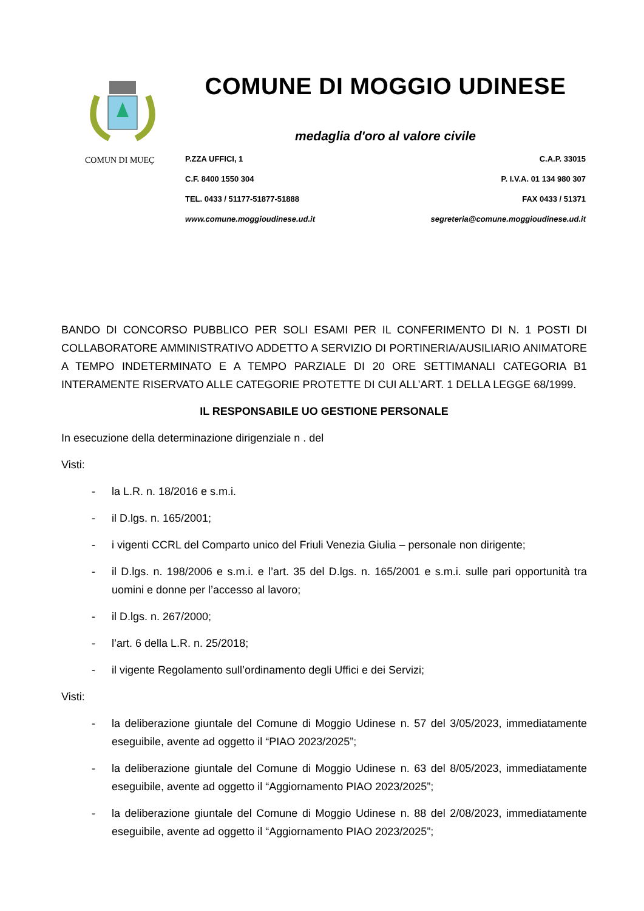COMUN DI MUEÇ
COMUNE DI MOGGIO UDINESE
medaglia d'oro al valore civile
P.ZZA UFFICI, 1 C.A.P. 33015
C.F. 8400 1550 304 P. I.V.A. 01 134 980 307
TEL. 0433 / 51177-51877-51888 FAX 0433 / 51371
www.comune.moggioudinese.ud.it segreteria@comune.moggioudinese.ud.it
BANDO DI CONCORSO PUBBLICO PER SOLI ESAMI PER IL CONFERIMENTO DI N. 1 POSTI DI COLLABORATORE AMMINISTRATIVO ADDETTO A SERVIZIO DI PORTINERIA/AUSILIARIO ANIMATORE A TEMPO INDETERMINATO E A TEMPO PARZIALE DI 20 ORE SETTIMANALI CATEGORIA B1 INTERAMENTE RISERVATO ALLE CATEGORIE PROTETTE DI CUI ALL’ART. 1 DELLA LEGGE 68/1999.
IL RESPONSABILE UO GESTIONE PERSONALE
In esecuzione della determinazione dirigenziale n . del
Visti:
- la L.R. n. 18/2016 e s.m.i.
- il D.lgs. n. 165/2001;
- i vigenti CCRL del Comparto unico del Friuli Venezia Giulia – personale non dirigente;
- il D.lgs. n. 198/2006 e s.m.i. e l’art. 35 del D.lgs. n. 165/2001 e s.m.i. sulle pari opportunità tra uomini e donne per l’accesso al lavoro;
- il D.lgs. n. 267/2000;
- l’art. 6 della L.R. n. 25/2018;
- il vigente Regolamento sull’ordinamento degli Uffici e dei Servizi;
Visti:
- la deliberazione giuntale del Comune di Moggio Udinese n. 57 del 3/05/2023, immediatamente eseguibile, avente ad oggetto il “PIAO 2023/2025”;
- la deliberazione giuntale del Comune di Moggio Udinese n. 63 del 8/05/2023, immediatamente eseguibile, avente ad oggetto il “Aggiornamento PIAO 2023/2025”;
- la deliberazione giuntale del Comune di Moggio Udinese n. 88 del 2/08/2023, immediatamente eseguibile, avente ad oggetto il “Aggiornamento PIAO 2023/2025”;